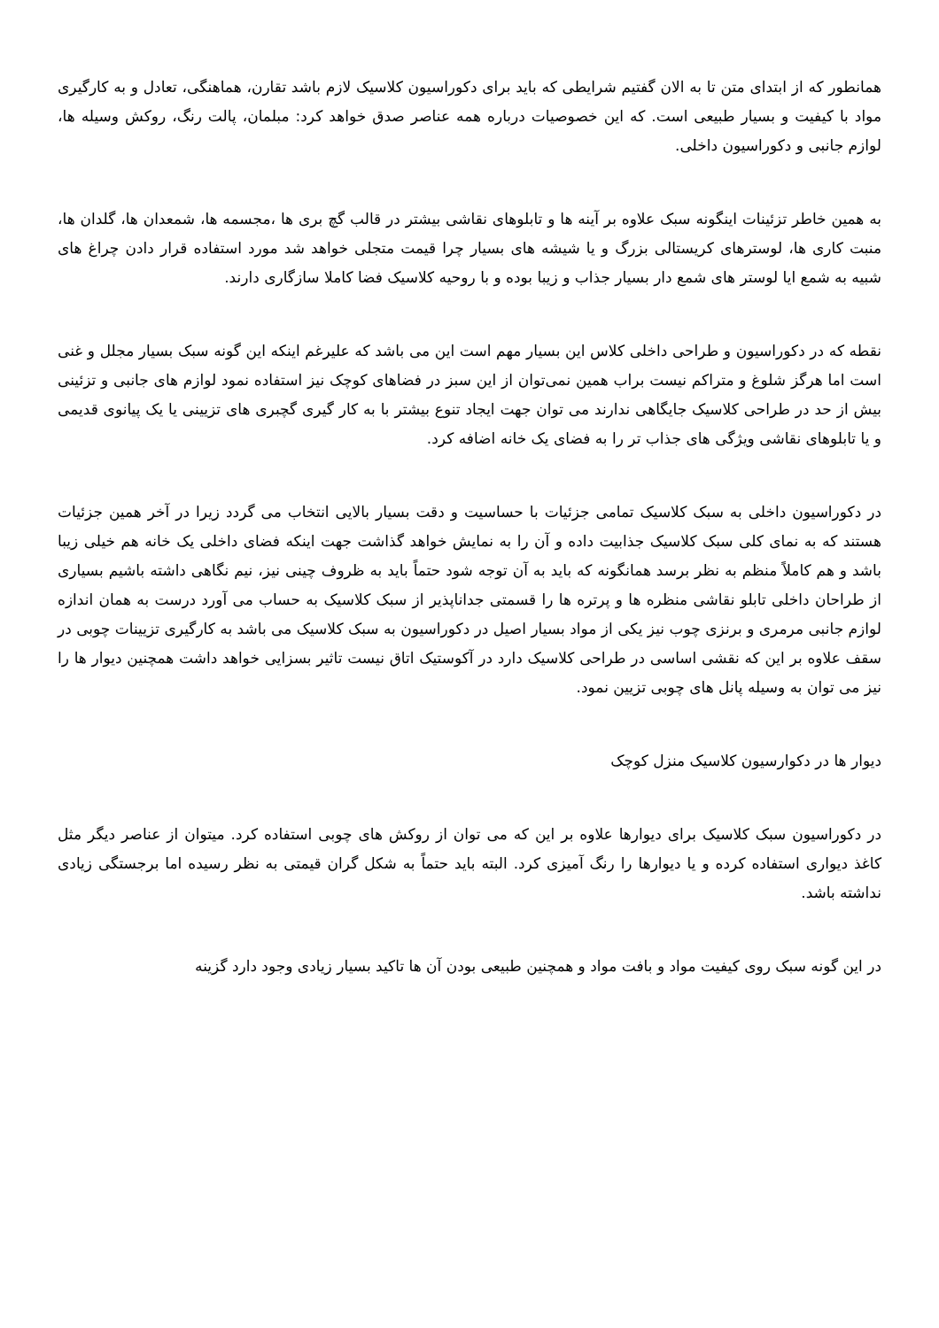همانطور که از ابتدای متن تا به الان گفتیم شرایطی که باید برای دکوراسیون کلاسیک لازم باشد تقارن، هماهنگی، تعادل و به کارگیری مواد با کیفیت و بسیار طبیعی است. که این خصوصیات درباره همه عناصر صدق خواهد کرد: مبلمان، پالت رنگ، روکش وسیله ها، لوازم جانبی و دکوراسیون داخلی.
به همین خاطر تزئینات اینگونه سبک علاوه بر آینه ها و تابلوهای نقاشی بیشتر در قالب گچ بری ها ،مجسمه ها، شمعدان ها، گلدان ها، منبت کاری ها، لوسترهای کریستالی بزرگ و یا شیشه های بسیار چرا قیمت متجلی خواهد شد مورد استفاده قرار دادن چراغ های شبیه به شمع ایا لوستر های شمع دار بسیار جذاب و زیبا بوده و با روحیه کلاسیک فضا کاملا سازگاری دارند.
نقطه که در دکوراسیون و طراحی داخلی کلاس این بسیار مهم است این می باشد که علیرغم اینکه این گونه سبک بسیار مجلل و غنی است اما هرگز شلوغ و متراکم نیست براب همین نمی‌توان از این سبز در فضاهای کوچک نیز استفاده نمود لوازم های جانبی و تزئینی بیش از حد در طراحی کلاسیک جایگاهی ندارند می توان جهت ایجاد تنوع بیشتر با به کار گیری گچبری های تزیینی یا یک پیانوی قدیمی و یا تابلوهای نقاشی ویژگی های جذاب تر را به فضای یک خانه اضافه کرد.
در دکوراسیون داخلی به سبک کلاسیک تمامی جزئیات با حساسیت و دقت بسیار بالایی انتخاب می گردد زیرا در آخر همین جزئیات هستند که به نمای کلی سبک کلاسیک جذابیت داده و آن را به نمایش خواهد گذاشت جهت اینکه فضای داخلی یک خانه هم خیلی زیبا باشد و هم کاملاً منظم به نظر برسد همانگونه که باید به آن توجه شود حتماً باید به ظروف چینی نیز، نیم نگاهی داشته باشیم بسیاری از طراحان داخلی تابلو نقاشی منظره ها و پرتره ها را قسمتی جداناپذیر از سبک کلاسیک به حساب می آورد درست به همان اندازه لوازم جانبی مرمری و برنزی چوب نیز یکی از مواد بسیار اصیل در دکوراسیون به سبک کلاسیک می باشد به کارگیری تزیینات چوبی در سقف علاوه بر این که نقشی اساسی در طراحی کلاسیک دارد در آکوستیک اتاق نیست تاثیر بسزایی خواهد داشت همچنین دیوار ها را نیز می توان به وسیله پانل های چوبی تزیین نمود.
دیوار ها در دکوارسیون کلاسیک منزل کوچک
در دکوراسیون سبک کلاسیک برای دیوارها علاوه بر این که می توان از روکش های چوبی استفاده کرد. میتوان از عناصر دیگر مثل کاغذ دیواری استفاده کرده و یا دیوارها را رنگ آمیزی کرد. البته باید حتماً به شکل گران قیمتی به نظر رسیده اما برجستگی زیادی نداشته باشد.
در این گونه سبک روی کیفیت مواد و بافت مواد و همچنین طبیعی بودن آن ها تاکید بسیار زیادی وجود دارد گزینه